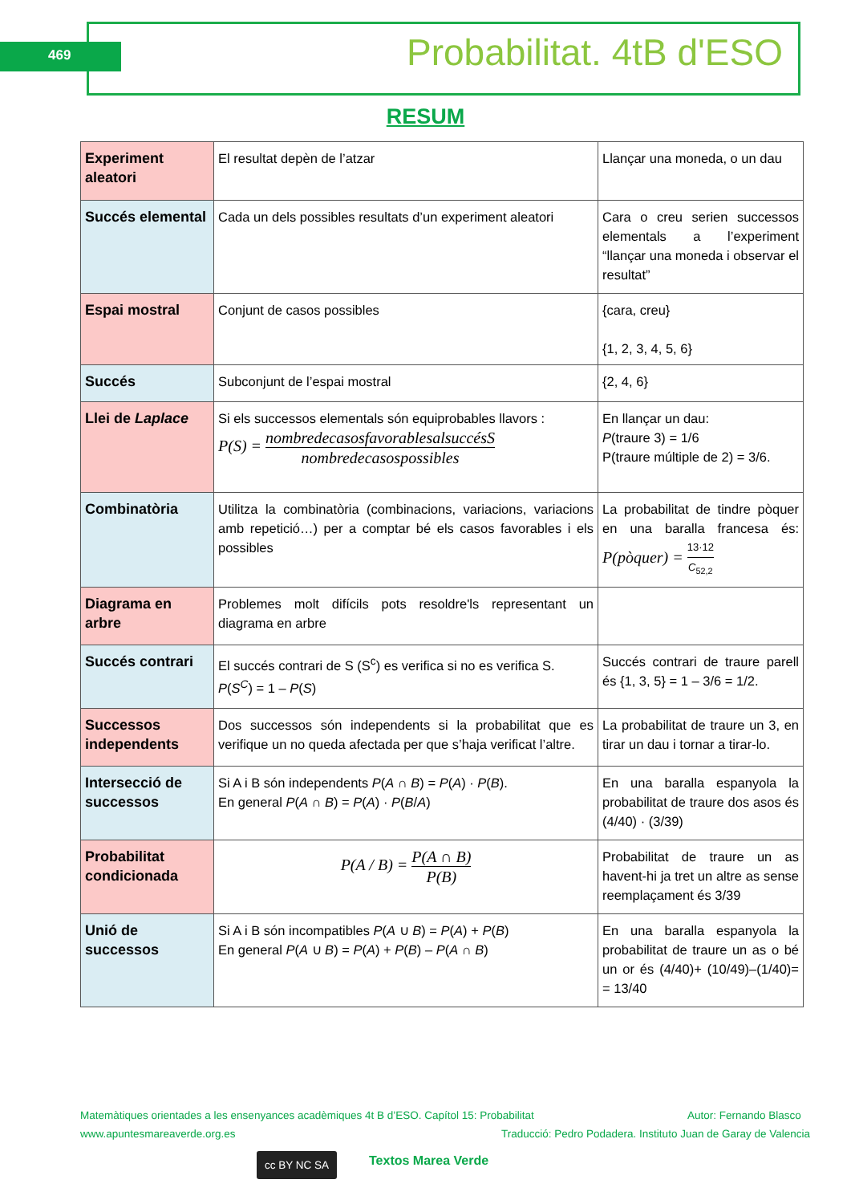469 Probabilitat. 4tB d'ESO
RESUM
| Experiment aleatori | El resultat depèn de l’atzar | Llançar una moneda, o un dau |
| Succés elemental | Cada un dels possibles resultats d’un experiment aleatori | Cara o creu serien successos elementals a l’experiment “llançar una moneda i observar el resultat” |
| Espai mostral | Conjunt de casos possibles | {cara, creu} {1, 2, 3, 4, 5, 6} |
| Succés | Subconjunt de l’espai mostral | {2, 4, 6} |
| Llei de Laplace | Si els successos elementals són equiprobables llavors : P(S) = nombredecasosfavorablesalsuccésS nombredecasospossibles | En llançar un dau: P (traure 3) = 1/6 P(traure múltiple de 2) = 3/6. |
| Combinatòria | Utilitza la combinatòria (combinacions, variacions, variacions amb repetició…) per a comptar bé els casos favorables i els possibles | La probabilitat de tindre pòquer en una baralla francesa és: P(pòquer) = 13·12 C<sub>52,2</sub> |
| Diagrama en arbre | Problemes molt difícils pots resoldre'ls representant un diagrama en arbre | |
| Succés contrari | El succés contrari de S (S<sup>c</sup>) es verifica si no es verifica S. P ( S<sup>C</sup> ) = 1 – P ( S ) | Succés contrari de traure parell és {1, 3, 5} = 1 – 3/6 = 1/2. |
| Successos independents | Dos successos són independents si la probabilitat que es verifique un no queda afectada per que s’haja verificat l’altre. | La probabilitat de traure un 3, en tirar un dau i tornar a tirar-lo. |
| Intersecció de successos | Si A i B són independents P ( A ∩ B ) = P ( A ) · P ( B ). En general P ( A ∩ B ) = P ( A ) · P ( B / A ) | En una baralla espanyola la probabilitat de traure dos asos és (4/40) · (3/39) |
| Probabilitat condicionada | P(A / B) = P(A ∩ B) P(B) | Probabilitat de traure un as havent-hi ja tret un altre as sense reemplaçament és 3/39 |
| Unió de successos | Si A i B són incompatibles P ( A ∪ B ) = P ( A ) + P ( B ) En general P ( A ∪ B ) = P ( A ) + P ( B ) – P ( A ∩ B ) | En una baralla espanyola la probabilitat de traure un as o bé un or és (4/40)+ (10/49)–(1/40)= = 13/40 |
Matemàtiques orientades a les ensenyances acadèmiques 4t B d’ESO. Capítol 15: Probabilitat Autor: Fernando Blasco
www.apuntesmareaverde.org.es Traducció: Pedro Podadera. Instituto Juan de Garay de Valencia
cc BY NC SA Textos Marea Verde